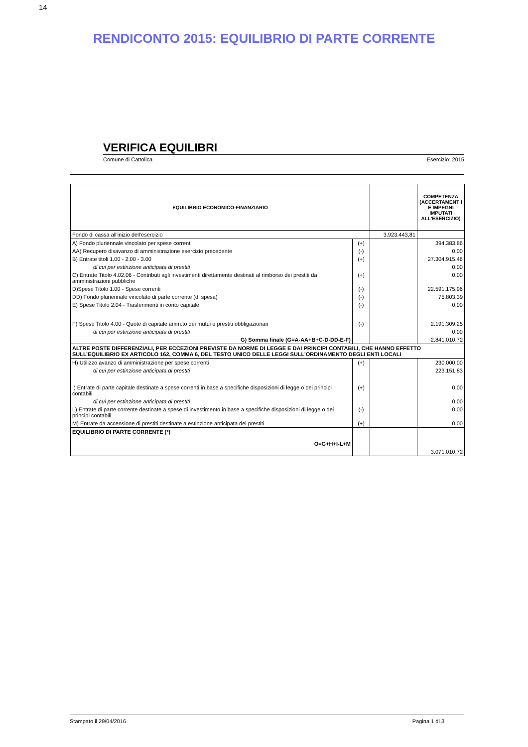14
RENDICONTO 2015: EQUILIBRIO DI PARTE CORRENTE
VERIFICA EQUILIBRI
Comune di Cattolica Esercizio: 2015
| EQUILIBRIO ECONOMICO-FINANZIARIO | | | COMPETENZA (ACCERTAMENT I E IMPEGNI IMPUTATI ALL'ESERCIZIO) |
| --- | --- | --- | --- |
| Fondo di cassa all'inizio dell'esercizio | | 3.923.443,81 | |
| A) Fondo pluriennale vincolato per spese correnti | (+) | | 394.383,86 |
| AA) Recupero disavanzo di amministrazione esercizio precedente | (-) | | 0,00 |
| B) Entrate titoli 1.00 - 2.00 - 3.00 | (+) | | 27.304.915,46 |
| di cui per estinzione anticipata di prestiti | | | 0,00 |
| C) Entrate Titolo 4.02.06 - Contributi agli investimenti direttamente destinati al rimborso dei prestiti da amministrazioni pubbliche | (+) | | 0,00 |
| D)Spese Titolo 1.00 - Spese correnti | (-) | | 22.591.175,96 |
| DD) Fondo pluriennale vincolato di parte corrente (di spesa) | (-) | | 75.803,39 |
| E) Spese Titolo 2.04 - Trasferimenti in conto capitale | (-) | | 0,00 |
| F) Spese Titolo 4.00 - Quote di capitale amm.to dei mutui e prestiti obbligazionari | (-) | | 2.191.309,25 |
| di cui per estinzione anticipata di prestiti | | | 0,00 |
| G) Somma finale (G=A-AA+B+C-D-DD-E-F) | | | 2.841.010,72 |
| ALTRE POSTE DIFFERENZIALI, PER ECCEZIONI PREVISTE DA NORME DI LEGGE E DAI PRINCIPI CONTABILI, CHE HANNO EFFETTO SULL’EQUILIBRIO EX ARTICOLO 162, COMMA 6, DEL TESTO UNICO DELLE LEGGI SULL’ORDINAMENTO DEGLI ENTI LOCALI | | | |
| H) Utilizzo avanzo di amministrazione per spese correnti | (+) | | 230.000,00 |
| di cui per estinzione anticipata di prestiti | | | 223.151,83 |
| I) Entrate di parte capitale destinate a spese correnti in base a specifiche disposizioni di legge o dei principi contabili | (+) | | 0,00 |
| di cui per estinzione anticipata di prestiti | | | 0,00 |
| L) Entrate di parte corrente destinate a spese di investimento in base a specifiche disposizioni di legge o dei principi contabili | (-) | | 0,00 |
| M) Entrate da accensione di prestiti destinate a estinzione anticipata dei prestiti | (+) | | 0,00 |
| EQUILIBRIO DI PARTE CORRENTE (*) O=G+H+I-L+M | | | 3.071.010,72 |
Stampato il 29/04/2016 Pagina 1 di 3